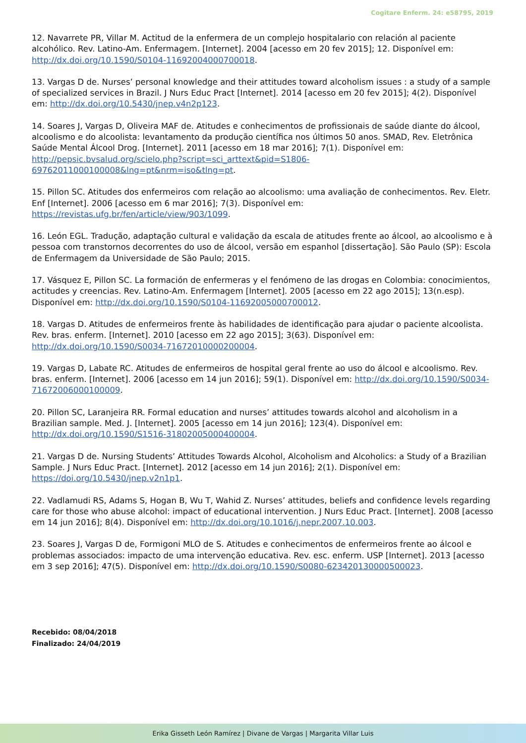Cogitare Enferm. 24: e58795, 2019
12. Navarrete PR, Villar M. Actitud de la enfermera de un complejo hospitalario con relación al paciente alcohólico. Rev. Latino-Am. Enfermagem. [Internet]. 2004 [acesso em 20 fev 2015]; 12. Disponível em: http://dx.doi.org/10.1590/S0104-11692004000700018.
13. Vargas D de. Nurses’ personal knowledge and their attitudes toward alcoholism issues : a study of a sample of specialized services in Brazil. J Nurs Educ Pract [Internet]. 2014 [acesso em 20 fev 2015]; 4(2). Disponível em: http://dx.doi.org/10.5430/jnep.v4n2p123.
14. Soares J, Vargas D, Oliveira MAF de. Atitudes e conhecimentos de profissionais de saúde diante do álcool, alcoolismo e do alcoolista: levantamento da produção científica nos últimos 50 anos. SMAD, Rev. Eletrônica Saúde Mental Álcool Drog. [Internet]. 2011 [acesso em 18 mar 2016]; 7(1). Disponível em: http://pepsic.bvsalud.org/scielo.php?script=sci_arttext&pid=S1806-69762011000100008&lng=pt&nrm=iso&tlng=pt.
15. Pillon SC. Atitudes dos enfermeiros com relação ao alcoolismo: uma avaliação de conhecimentos. Rev. Eletr. Enf [Internet]. 2006 [acesso em 6 mar 2016]; 7(3). Disponível em: https://revistas.ufg.br/fen/article/view/903/1099.
16. León EGL. Tradução, adaptação cultural e validação da escala de atitudes frente ao álcool, ao alcoolismo e à pessoa com transtornos decorrentes do uso de álcool, versão em espanhol [dissertação]. São Paulo (SP): Escola de Enfermagem da Universidade de São Paulo; 2015.
17. Vásquez E, Pillon SC. La formación de enfermeras y el fenómeno de las drogas en Colombia: conocimientos, actitudes y creencias. Rev. Latino-Am. Enfermagem [Internet]. 2005 [acesso em 22 ago 2015]; 13(n.esp). Disponível em: http://dx.doi.org/10.1590/S0104-11692005000700012.
18. Vargas D. Atitudes de enfermeiros frente às habilidades de identificação para ajudar o paciente alcoolista. Rev. bras. enferm. [Internet]. 2010 [acesso em 22 ago 2015]; 3(63). Disponível em: http://dx.doi.org/10.1590/S0034-71672010000200004.
19. Vargas D, Labate RC. Atitudes de enfermeiros de hospital geral frente ao uso do álcool e alcoolismo. Rev. bras. enferm. [Internet]. 2006 [acesso em 14 jun 2016]; 59(1). Disponível em: http://dx.doi.org/10.1590/S0034-71672006000100009.
20. Pillon SC, Laranjeira RR. Formal education and nurses’ attitudes towards alcohol and alcoholism in a Brazilian sample. Med. J. [Internet]. 2005 [acesso em 14 jun 2016]; 123(4). Disponível em: http://dx.doi.org/10.1590/S1516-31802005000400004.
21. Vargas D de. Nursing Students’ Attitudes Towards Alcohol, Alcoholism and Alcoholics: a Study of a Brazilian Sample. J Nurs Educ Pract. [Internet]. 2012 [acesso em 14 jun 2016]; 2(1). Disponível em: https://doi.org/10.5430/jnep.v2n1p1.
22. Vadlamudi RS, Adams S, Hogan B, Wu T, Wahid Z. Nurses’ attitudes, beliefs and confidence levels regarding care for those who abuse alcohol: impact of educational intervention. J Nurs Educ Pract. [Internet]. 2008 [acesso em 14 jun 2016]; 8(4). Disponível em: http://dx.doi.org/10.1016/j.nepr.2007.10.003.
23. Soares J, Vargas D de, Formigoni MLO de S. Atitudes e conhecimentos de enfermeiros frente ao álcool e problemas associados: impacto de uma intervenção educativa. Rev. esc. enferm. USP [Internet]. 2013 [acesso em 3 sep 2016]; 47(5). Disponível em: http://dx.doi.org/10.1590/S0080-623420130000500023.
Recebido: 08/04/2018
Finalizado: 24/04/2019
Erika Gisseth León Ramírez | Divane de Vargas | Margarita Villar Luis